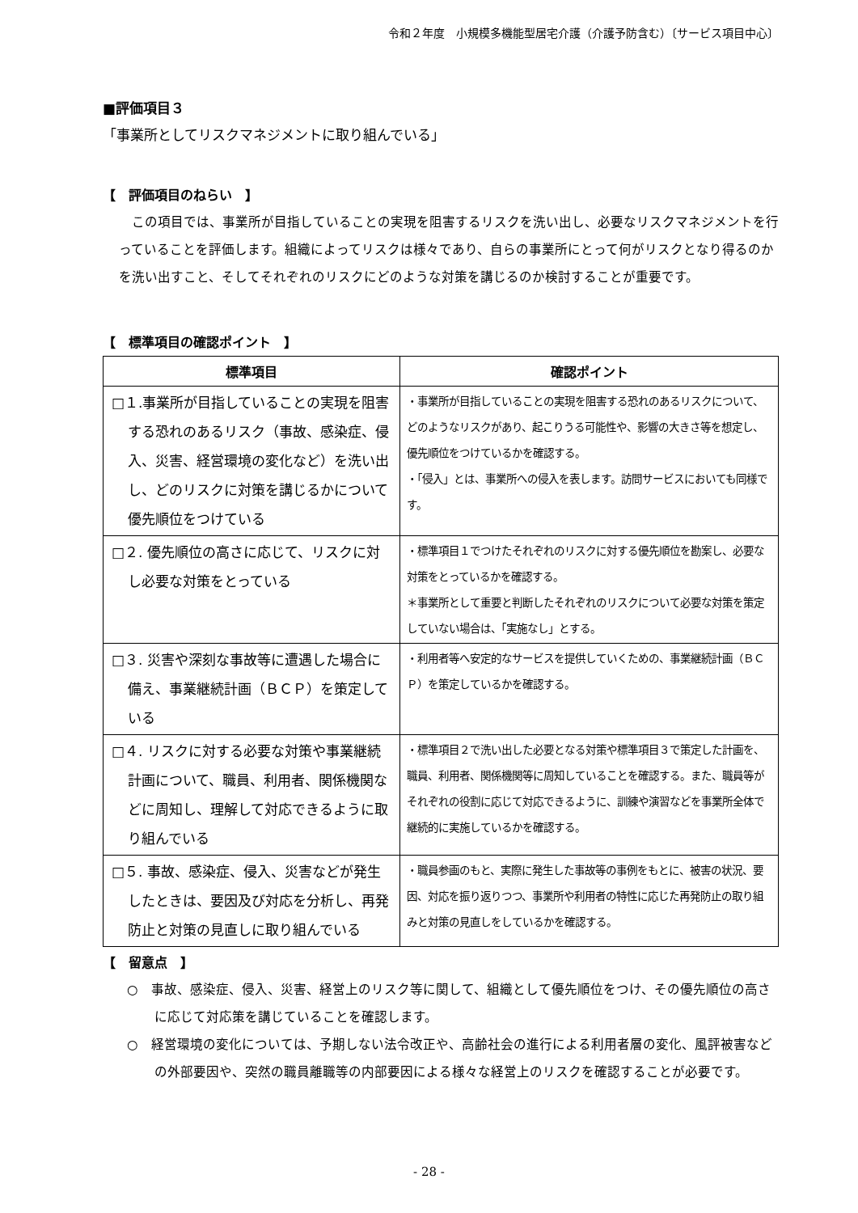令和２年度　小規模多機能型居宅介護（介護予防含む）〔サービス項目中心〕
■評価項目３
「事業所としてリスクマネジメントに取り組んでいる」
【　評価項目のねらい　】
この項目では、事業所が目指していることの実現を阻害するリスクを洗い出し、必要なリスクマネジメントを行っていることを評価します。組織によってリスクは様々であり、自らの事業所にとって何がリスクとなり得るのかを洗い出すこと、そしてそれぞれのリスクにどのような対策を講じるのか検討することが重要です。
【　標準項目の確認ポイント　】
| 標準項目 | 確認ポイント |
| --- | --- |
| □１.事業所が目指していることの実現を阻害する恐れのあるリスク（事故、感染症、侵入、災害、経営環境の変化など）を洗い出し、どのリスクに対策を講じるかについて優先順位をつけている | ・事業所が目指していることの実現を阻害する恐れのあるリスクについて、どのようなリスクがあり、起こりうる可能性や、影響の大きさ等を想定し、優先順位をつけているかを確認する。 ・「侵入」とは、事業所への侵入を表します。訪問サービスにおいても同様です。 |
| □２. 優先順位の高さに応じて、リスクに対し必要な対策をとっている | ・標準項目１でつけたそれぞれのリスクに対する優先順位を勘案し、必要な対策をとっているかを確認する。 ＊事業所として重要と判断したそれぞれのリスクについて必要な対策を策定していない場合は、「実施なし」とする。 |
| □３. 災害や深刻な事故等に遭遇した場合に備え、事業継続計画（ＢＣＰ）を策定している | ・利用者等へ安定的なサービスを提供していくための、事業継続計画（ＢＣＰ）を策定しているかを確認する。 |
| □４. リスクに対する必要な対策や事業継続計画について、職員、利用者、関係機関などに周知し、理解して対応できるように取り組んでいる | ・標準項目２で洗い出した必要となる対策や標準項目３で策定した計画を、職員、利用者、関係機関等に周知していることを確認する。また、職員等がそれぞれの役割に応じて対応できるように、訓練や演習などを事業所全体で継続的に実施しているかを確認する。 |
| □５. 事故、感染症、侵入、災害などが発生したときは、要因及び対応を分析し、再発防止と対策の見直しに取り組んでいる | ・職員参画のもと、実際に発生した事故等の事例をもとに、被害の状況、要因、対応を振り返りつつ、事業所や利用者の特性に応じた再発防止の取り組みと対策の見直しをしているかを確認する。 |
【　留意点　】
○　事故、感染症、侵入、災害、経営上のリスク等に関して、組織として優先順位をつけ、その優先順位の高さに応じて対応策を講じていることを確認します。
○　経営環境の変化については、予期しない法令改正や、高齢社会の進行による利用者層の変化、風評被害などの外部要因や、突然の職員離職等の内部要因による様々な経営上のリスクを確認することが必要です。
- 28 -